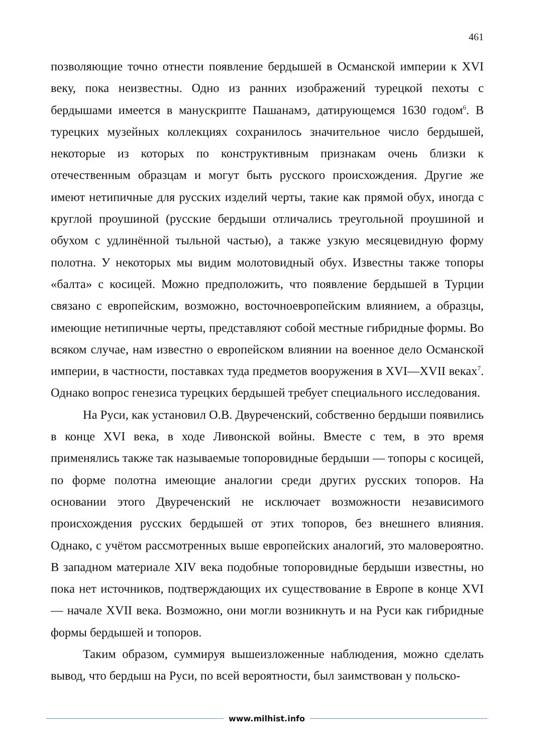461
позволяющие точно отнести появление бердышей в Османской империи к XVI веку, пока неизвестны. Одно из ранних изображений турецкой пехоты с бердышами имеется в манускрипте Пашанамэ, датирующемся 1630 годом<sup>6</sup>. В турецких музейных коллекциях сохранилось значительное число бердышей, некоторые из которых по конструктивным признакам очень близки к отечественным образцам и могут быть русского происхождения. Другие же имеют нетипичные для русских изделий черты, такие как прямой обух, иногда с круглой проушиной (русские бердыши отличались треугольной проушиной и обухом с удлинённой тыльной частью), а также узкую месяцевидную форму полотна. У некоторых мы видим молотовидный обух. Известны также топоры «балта» с косицей. Можно предположить, что появление бердышей в Турции связано с европейским, возможно, восточноевропейским влиянием, а образцы, имеющие нетипичные черты, представляют собой местные гибридные формы. Во всяком случае, нам известно о европейском влиянии на военное дело Османской империи, в частности, поставках туда предметов вооружения в XVI—XVII веках<sup>7</sup>. Однако вопрос генезиса турецких бердышей требует специального исследования.
На Руси, как установил О.В. Двуреченский, собственно бердыши появились в конце XVI века, в ходе Ливонской войны. Вместе с тем, в это время применялись также так называемые топоровидные бердыши — топоры с косицей, по форме полотна имеющие аналогии среди других русских топоров. На основании этого Двуреченский не исключает возможности независимого происхождения русских бердышей от этих топоров, без внешнего влияния. Однако, с учётом рассмотренных выше европейских аналогий, это маловероятно. В западном материале XIV века подобные топоровидные бердыши известны, но пока нет источников, подтверждающих их существование в Европе в конце XVI — начале XVII века. Возможно, они могли возникнуть и на Руси как гибридные формы бердышей и топоров.
Таким образом, суммируя вышеизложенные наблюдения, можно сделать вывод, что бердыш на Руси, по всей вероятности, был заимствован у польско-
www.milhist.info